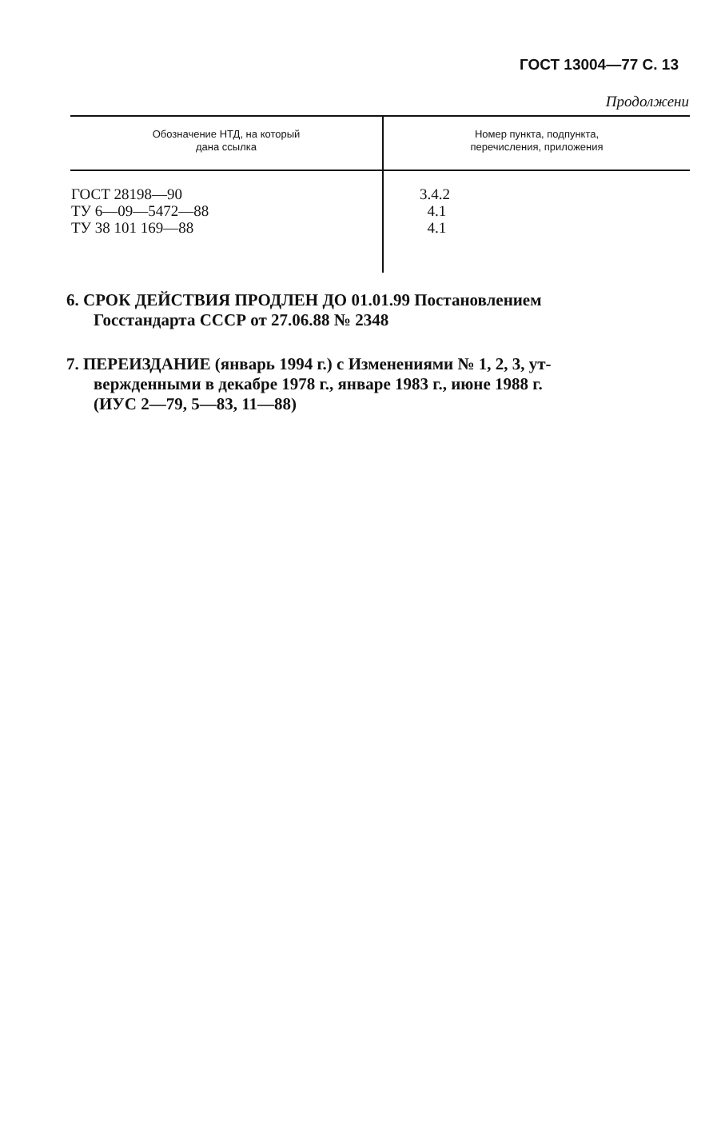ГОСТ 13004—77 С. 13
Продолжени
| Обозначение НТД, на который дана ссылка | Номер пункта, подпункта, перечисления, приложения |
| --- | --- |
| ГОСТ 28198—90 ТУ 6—09—5472—88 ТУ 38 101 169—88 | 3.4.2 4.1 4.1 |
6. СРОК ДЕЙСТВИЯ ПРОДЛЕН ДО 01.01.99 Постановлением
Госстандарта СССР от 27.06.88 № 2348
7. ПЕРЕИЗДАНИЕ (январь 1994 г.) с Изменениями № 1, 2, 3, ут-
вержденными в декабре 1978 г., январе 1983 г., июне 1988 г.
(ИУС 2—79, 5—83, 11—88)